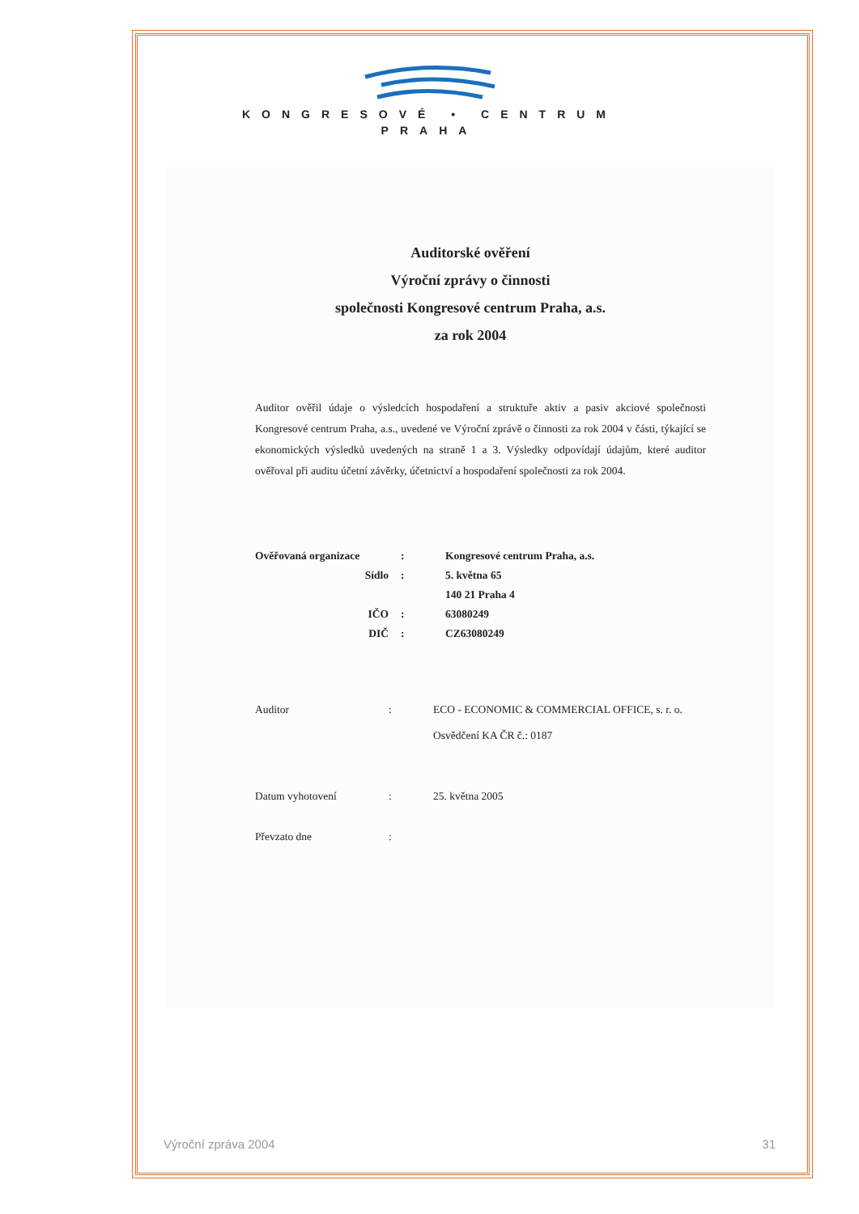KONGRESOVÉ • CENTRUM
PRAHA
Auditorské ověření
Výroční zprávy o činnosti
společnosti Kongresové centrum Praha, a.s.
za rok 2004
Auditor ověřil údaje o výsledcích hospodaření a struktuře aktiv a pasiv akciové společnosti Kongresové centrum Praha, a.s., uvedené ve Výroční zprávě o činnosti za rok 2004 v části, týkající se ekonomických výsledků uvedených na straně 1 a 3. Výsledky odpovídají údajům, které auditor ověřoval při auditu účetní závěrky, účetnictví a hospodaření společnosti za rok 2004.
| Ověřovaná organizace | : | Kongresové centrum Praha, a.s. |
| Sídlo | : | 5. května 65 |
| | | 140 21 Praha 4 |
| IČO | : | 63080249 |
| DIČ | : | CZ63080249 |
| Auditor | : | ECO - ECONOMIC & COMMERCIAL OFFICE, s. r. o. Osvědčení KA ČR č.: 0187 |
| Datum vyhotovení | : | 25. května 2005 |
| Převzato dne | : | |
Výroční zpráva 2004 31